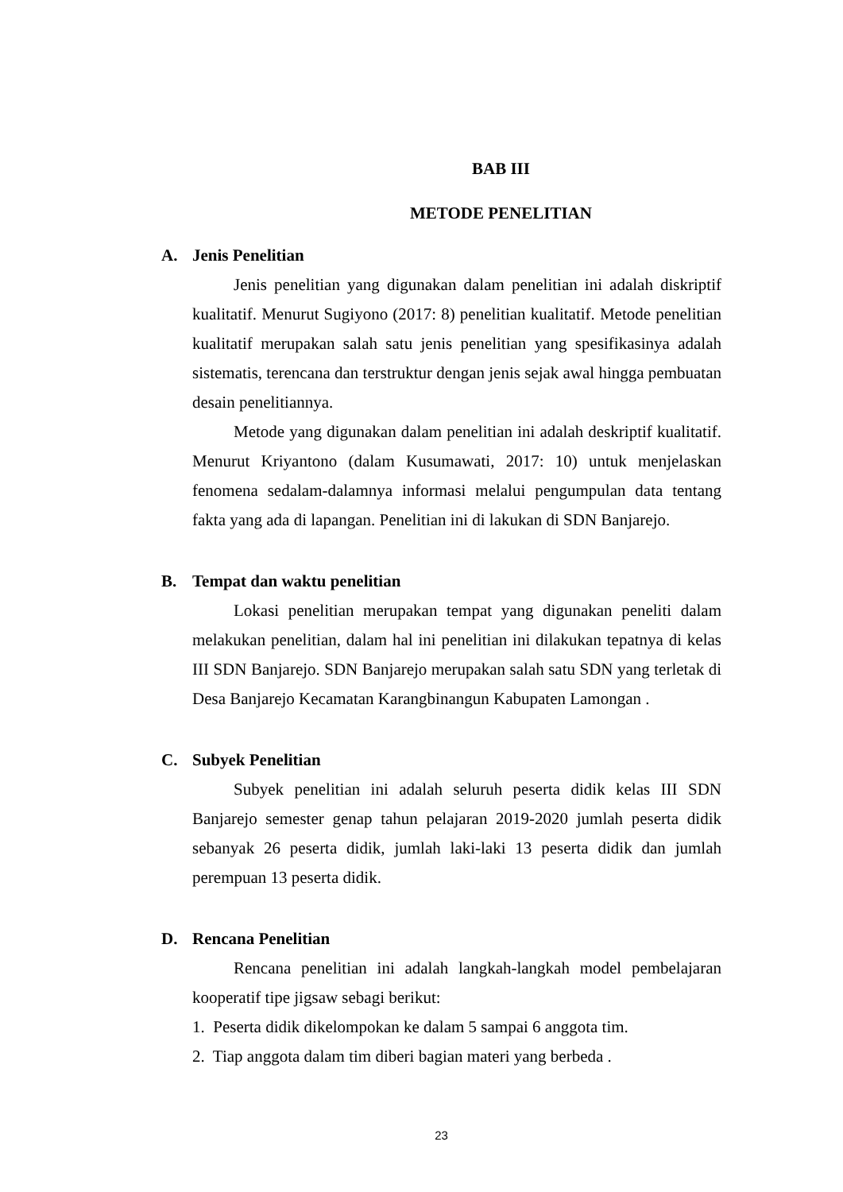BAB III
METODE PENELITIAN
A. Jenis Penelitian
Jenis penelitian yang digunakan dalam penelitian ini adalah diskriptif kualitatif. Menurut Sugiyono (2017: 8) penelitian kualitatif. Metode penelitian kualitatif merupakan salah satu jenis penelitian yang spesifikasinya adalah sistematis, terencana dan terstruktur dengan jenis sejak awal hingga pembuatan desain penelitiannya.
Metode yang digunakan dalam penelitian ini adalah deskriptif kualitatif. Menurut Kriyantono (dalam Kusumawati, 2017: 10) untuk menjelaskan fenomena sedalam-dalamnya informasi melalui pengumpulan data tentang fakta yang ada di lapangan. Penelitian ini di lakukan di SDN Banjarejo.
B. Tempat dan waktu penelitian
Lokasi penelitian merupakan tempat yang digunakan peneliti dalam melakukan penelitian, dalam hal ini penelitian ini dilakukan tepatnya di kelas III SDN Banjarejo. SDN Banjarejo merupakan salah satu SDN yang terletak di Desa Banjarejo Kecamatan Karangbinangun Kabupaten Lamongan .
C. Subyek Penelitian
Subyek penelitian ini adalah seluruh peserta didik kelas III SDN Banjarejo semester genap tahun pelajaran 2019-2020 jumlah peserta didik sebanyak 26 peserta didik, jumlah laki-laki 13 peserta didik dan jumlah perempuan 13 peserta didik.
D. Rencana Penelitian
Rencana penelitian ini adalah langkah-langkah model pembelajaran kooperatif tipe jigsaw sebagi berikut:
1. Peserta didik dikelompokan ke dalam 5 sampai 6 anggota tim.
2. Tiap anggota dalam tim diberi bagian materi yang berbeda .
23